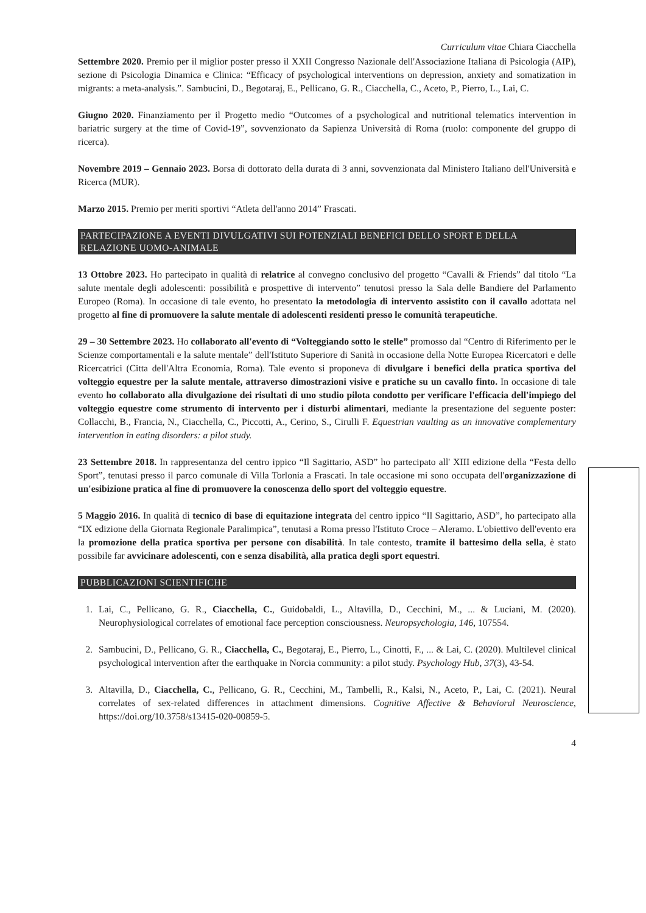Curriculum vitae Chiara Ciacchella
Settembre 2020. Premio per il miglior poster presso il XXII Congresso Nazionale dell'Associazione Italiana di Psicologia (AIP), sezione di Psicologia Dinamica e Clinica: “Efficacy of psychological interventions on depression, anxiety and somatization in migrants: a meta-analysis.”. Sambucini, D., Begotaraj, E., Pellicano, G. R., Ciacchella, C., Aceto, P., Pierro, L., Lai, C.
Giugno 2020. Finanziamento per il Progetto medio “Outcomes of a psychological and nutritional telematics intervention in bariatric surgery at the time of Covid-19”, sovvenzionato da Sapienza Università di Roma (ruolo: componente del gruppo di ricerca).
Novembre 2019 – Gennaio 2023. Borsa di dottorato della durata di 3 anni, sovvenzionata dal Ministero Italiano dell'Università e Ricerca (MUR).
Marzo 2015. Premio per meriti sportivi “Atleta dell'anno 2014” Frascati.
PARTECIPAZIONE A EVENTI DIVULGATIVI SUI POTENZIALI BENEFICI DELLO SPORT E DELLA RELAZIONE UOMO-ANIMALE
13 Ottobre 2023. Ho partecipato in qualità di relatrice al convegno conclusivo del progetto “Cavalli & Friends” dal titolo “La salute mentale degli adolescenti: possibilità e prospettive di intervento” tenutosi presso la Sala delle Bandiere del Parlamento Europeo (Roma). In occasione di tale evento, ho presentato la metodologia di intervento assistito con il cavallo adottata nel progetto al fine di promuovere la salute mentale di adolescenti residenti presso le comunità terapeutiche.
29 – 30 Settembre 2023. Ho collaborato all'evento di “Volteggiando sotto le stelle” promosso dal “Centro di Riferimento per le Scienze comportamentali e la salute mentale” dell'Istituto Superiore di Sanità in occasione della Notte Europea Ricercatori e delle Ricercatrici (Citta dell'Altra Economia, Roma). Tale evento si proponeva di divulgare i benefici della pratica sportiva del volteggio equestre per la salute mentale, attraverso dimostrazioni visive e pratiche su un cavallo finto. In occasione di tale evento ho collaborato alla divulgazione dei risultati di uno studio pilota condotto per verificare l'efficacia dell'impiego del volteggio equestre come strumento di intervento per i disturbi alimentari, mediante la presentazione del seguente poster: Collacchi, B., Francia, N., Ciacchella, C., Piccotti, A., Cerino, S., Cirulli F. Equestrian vaulting as an innovative complementary intervention in eating disorders: a pilot study.
23 Settembre 2018. In rappresentanza del centro ippico “Il Sagittario, ASD” ho partecipato all' XIII edizione della “Festa dello Sport”, tenutasi presso il parco comunale di Villa Torlonia a Frascati. In tale occasione mi sono occupata dell'organizzazione di un'esibizione pratica al fine di promuovere la conoscenza dello sport del volteggio equestre.
5 Maggio 2016. In qualità di tecnico di base di equitazione integrata del centro ippico “Il Sagittario, ASD”, ho partecipato alla “IX edizione della Giornata Regionale Paralimpica”, tenutasi a Roma presso l'Istituto Croce – Aleramo. L'obiettivo dell'evento era la promozione della pratica sportiva per persone con disabilità. In tale contesto, tramite il battesimo della sella, è stato possibile far avvicinare adolescenti, con e senza disabilità, alla pratica degli sport equestri.
PUBBLICAZIONI SCIENTIFICHE
1. Lai, C., Pellicano, G. R., Ciacchella, C., Guidobaldi, L., Altavilla, D., Cecchini, M., ... & Luciani, M. (2020). Neurophysiological correlates of emotional face perception consciousness. Neuropsychologia, 146, 107554.
2. Sambucini, D., Pellicano, G. R., Ciacchella, C., Begotaraj, E., Pierro, L., Cinotti, F., ... & Lai, C. (2020). Multilevel clinical psychological intervention after the earthquake in Norcia community: a pilot study. Psychology Hub, 37(3), 43-54.
3. Altavilla, D., Ciacchella, C., Pellicano, G. R., Cecchini, M., Tambelli, R., Kalsi, N., Aceto, P., Lai, C. (2021). Neural correlates of sex-related differences in attachment dimensions. Cognitive Affective & Behavioral Neuroscience, https://doi.org/10.3758/s13415-020-00859-5.
4